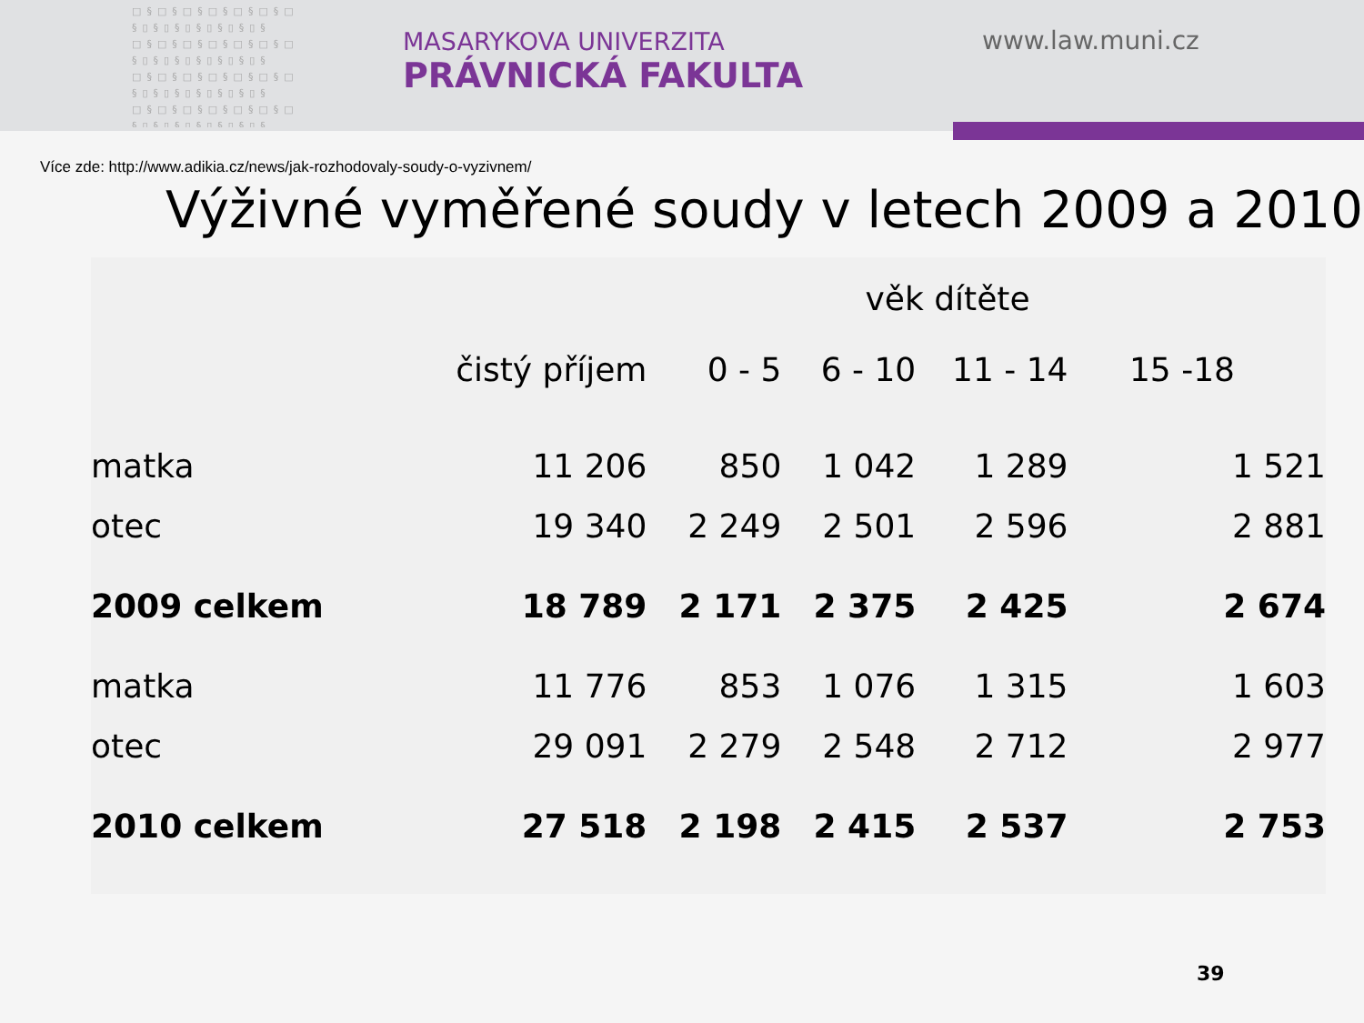□§□§□§□§□§□§□ §▯§▯§▯§▯§▯§▯§ □§□§□§□§□§□§□ §▯§▯§▯§▯§▯§▯§ □§□§□§□§□§□§□ §▯§▯§▯§▯§▯§▯§ □§□§□§□§□§□§□ §▯§▯§▯§▯§▯§▯§
MASARYKOVA UNIVERZITA
PRÁVNICKÁ FAKULTA
www.law.muni.cz
Více zde: http://www.adikia.cz/news/jak-rozhodovaly-soudy-o-vyzivnem/
Výživné vyměřené soudy v letech 2009 a 2010
| | | věk dítěte | | | |
| --- | --- | --- | --- | --- | --- |
| | čistý příjem | 0 - 5 | 6 - 10 | 11 - 14 | 15 -18 |
| matka | 11 206 | 850 | 1 042 | 1 289 | 1 521 |
| otec | 19 340 | 2 249 | 2 501 | 2 596 | 2 881 |
| 2009 celkem | 18 789 | 2 171 | 2 375 | 2 425 | 2 674 |
| matka | 11 776 | 853 | 1 076 | 1 315 | 1 603 |
| otec | 29 091 | 2 279 | 2 548 | 2 712 | 2 977 |
| 2010 celkem | 27 518 | 2 198 | 2 415 | 2 537 | 2 753 |
39